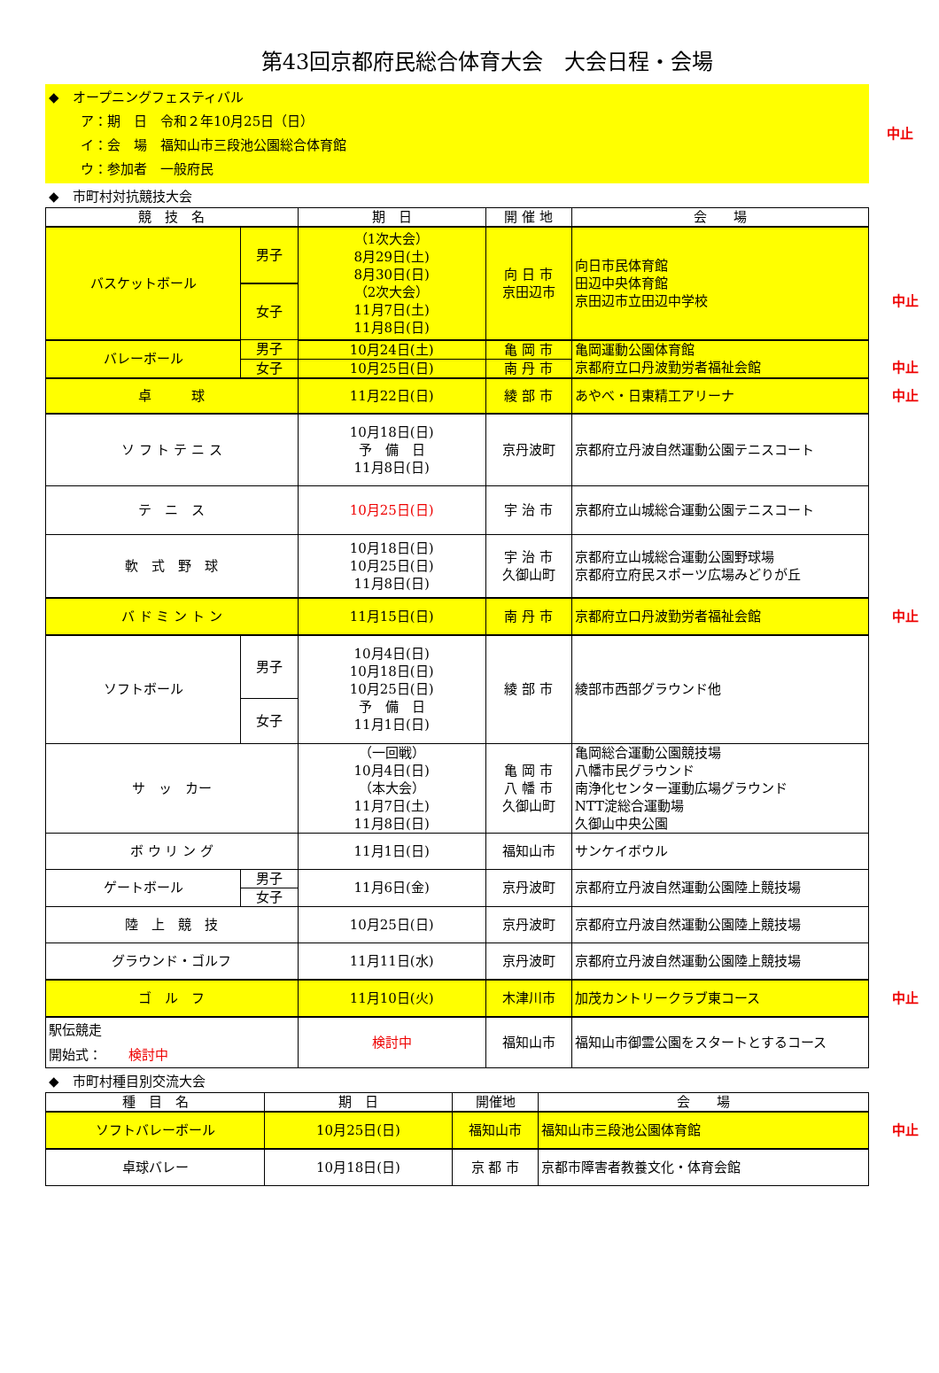第43回京都府民総合体育大会　大会日程・会場
◆　オープニングフェスティバル
ア：期　日　令和２年10月25日（日）
イ：会　場　福知山市三段池公園総合体育館
ウ：参加者　一般府民
中止
◆　市町村対抗競技大会
| 競 技 名 | | 期 日 | 開 催 地 | 会 場 |
| --- | --- | --- | --- | --- |
| バスケットボール | 男子 | （1次大会） 8月29日(土) 8月30日(日) （2次大会） 11月7日(土) 11月8日(日) | 向 日 市 京田辺市 | 向日市民体育館 田辺中央体育館 京田辺市立田辺中学校 中止 |
| | 女子 | | | |
| バレーボール | 男子 | 10月24日(土) | 亀 岡 市 | 亀岡運動公園体育館 京都府立口丹波勤労者福祉会館 中止 |
| | 女子 | 10月25日(日) | 南 丹 市 | |
| 卓 球 | | 11月22日(日) | 綾 部 市 | あやべ・日東精工アリーナ 中止 |
| ソ フ ト テ ニ ス | | 10月18日(日) 予 備 日 11月8日(日) | 京丹波町 | 京都府立丹波自然運動公園テニスコート |
| テ ニ ス | | 10月25日(日) | 宇 治 市 | 京都府立山城総合運動公園テニスコート |
| 軟 式 野 球 | | 10月18日(日) 10月25日(日) 11月8日(日) | 宇 治 市 久御山町 | 京都府立山城総合運動公園野球場 京都府立府民スポーツ広場みどりが丘 |
| バ ド ミ ン ト ン | | 11月15日(日) | 南 丹 市 | 京都府立口丹波勤労者福祉会館 中止 |
| ソフトボール | 男子 | 10月4日(日) 10月18日(日) 10月25日(日) 予 備 日 11月1日(日) | 綾 部 市 | 綾部市西部グラウンド他 |
| | 女子 | | | |
| サ ッ カー | | （一回戦） 10月4日(日) （本大会） 11月7日(土) 11月8日(日) | 亀 岡 市 八 幡 市 久御山町 | 亀岡総合運動公園競技場 八幡市民グラウンド 南浄化センター運動広場グラウンド NTT淀総合運動場 久御山中央公園 |
| ボ ウ リ ン グ | | 11月1日(日) | 福知山市 | サンケイボウル |
| ゲートボール | 男子 | 11月6日(金) | 京丹波町 | 京都府立丹波自然運動公園陸上競技場 |
| | 女子 | | | |
| 陸 上 競 技 | | 10月25日(日) | 京丹波町 | 京都府立丹波自然運動公園陸上競技場 |
| グラウンド・ゴルフ | | 11月11日(水) | 京丹波町 | 京都府立丹波自然運動公園陸上競技場 |
| ゴ ル フ | | 11月10日(火) | 木津川市 | 加茂カントリークラブ東コース 中止 |
| 駅伝競走 開始式： 検討中 | | 検討中 | 福知山市 | 福知山市御霊公園をスタートとするコース |
◆　市町村種目別交流大会
| 種 目 名 | 期 日 | 開催地 | 会 場 |
| --- | --- | --- | --- |
| ソフトバレーボール | 10月25日(日) | 福知山市 | 福知山市三段池公園体育館 中止 |
| 卓球バレー | 10月18日(日) | 京 都 市 | 京都市障害者教養文化・体育会館 |